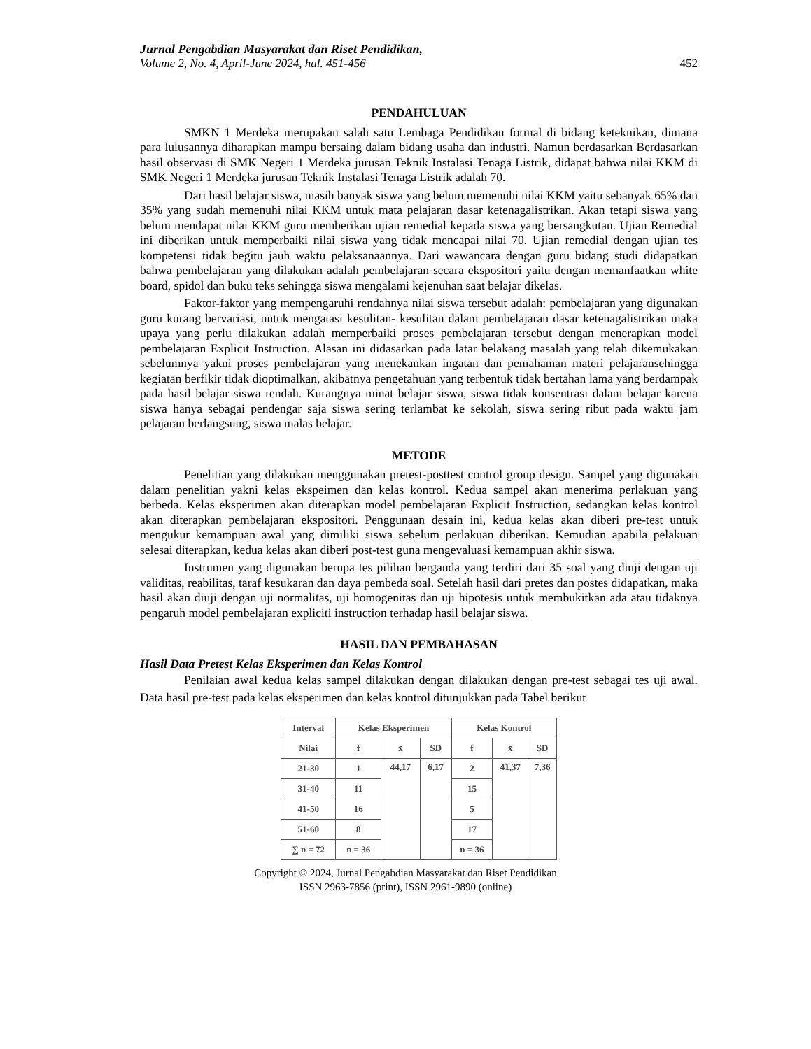Jurnal Pengabdian Masyarakat dan Riset Pendidikan,
Volume 2, No. 4, April-June 2024, hal. 451-456 452
PENDAHULUAN
SMKN 1 Merdeka merupakan salah satu Lembaga Pendidikan formal di bidang keteknikan, dimana para lulusannya diharapkan mampu bersaing dalam bidang usaha dan industri. Namun berdasarkan Berdasarkan hasil observasi di SMK Negeri 1 Merdeka jurusan Teknik Instalasi Tenaga Listrik, didapat bahwa nilai KKM di SMK Negeri 1 Merdeka jurusan Teknik Instalasi Tenaga Listrik adalah 70.
Dari hasil belajar siswa, masih banyak siswa yang belum memenuhi nilai KKM yaitu sebanyak 65% dan 35% yang sudah memenuhi nilai KKM untuk mata pelajaran dasar ketenagalistrikan. Akan tetapi siswa yang belum mendapat nilai KKM guru memberikan ujian remedial kepada siswa yang bersangkutan. Ujian Remedial ini diberikan untuk memperbaiki nilai siswa yang tidak mencapai nilai 70. Ujian remedial dengan ujian tes kompetensi tidak begitu jauh waktu pelaksanaannya. Dari wawancara dengan guru bidang studi didapatkan bahwa pembelajaran yang dilakukan adalah pembelajaran secara ekspositori yaitu dengan memanfaatkan white board, spidol dan buku teks sehingga siswa mengalami kejenuhan saat belajar dikelas.
Faktor-faktor yang mempengaruhi rendahnya nilai siswa tersebut adalah: pembelajaran yang digunakan guru kurang bervariasi, untuk mengatasi kesulitan- kesulitan dalam pembelajaran dasar ketenagalistrikan maka upaya yang perlu dilakukan adalah memperbaiki proses pembelajaran tersebut dengan menerapkan model pembelajaran Explicit Instruction. Alasan ini didasarkan pada latar belakang masalah yang telah dikemukakan sebelumnya yakni proses pembelajaran yang menekankan ingatan dan pemahaman materi pelajaransehingga kegiatan berfikir tidak dioptimalkan, akibatnya pengetahuan yang terbentuk tidak bertahan lama yang berdampak pada hasil belajar siswa rendah. Kurangnya minat belajar siswa, siswa tidak konsentrasi dalam belajar karena siswa hanya sebagai pendengar saja siswa sering terlambat ke sekolah, siswa sering ribut pada waktu jam pelajaran berlangsung, siswa malas belajar.
METODE
Penelitian yang dilakukan menggunakan pretest-posttest control group design. Sampel yang digunakan dalam penelitian yakni kelas ekspeimen dan kelas kontrol. Kedua sampel akan menerima perlakuan yang berbeda. Kelas eksperimen akan diterapkan model pembelajaran Explicit Instruction, sedangkan kelas kontrol akan diterapkan pembelajaran ekspositori. Penggunaan desain ini, kedua kelas akan diberi pre-test untuk mengukur kemampuan awal yang dimiliki siswa sebelum perlakuan diberikan. Kemudian apabila pelakuan selesai diterapkan, kedua kelas akan diberi post-test guna mengevaluasi kemampuan akhir siswa.
Instrumen yang digunakan berupa tes pilihan berganda yang terdiri dari 35 soal yang diuji dengan uji validitas, reabilitas, taraf kesukaran dan daya pembeda soal. Setelah hasil dari pretes dan postes didapatkan, maka hasil akan diuji dengan uji normalitas, uji homogenitas dan uji hipotesis untuk membukitkan ada atau tidaknya pengaruh model pembelajaran expliciti instruction terhadap hasil belajar siswa.
HASIL DAN PEMBAHASAN
Hasil Data Pretest Kelas Eksperimen dan Kelas Kontrol
Penilaian awal kedua kelas sampel dilakukan dengan dilakukan dengan pre-test sebagai tes uji awal. Data hasil pre-test pada kelas eksperimen dan kelas kontrol ditunjukkan pada Tabel berikut
| Interval | Kelas Eksperimen | | | Kelas Kontrol | | |
| --- | --- | --- | --- | --- | --- | --- |
| Nilai | f | x̄ | SD | f | x̄ | SD |
| 21-30 | 1 | 44,17 | 6,17 | 2 | 41,37 | 7,36 |
| 31-40 | 11 | | | 15 | | |
| 41-50 | 16 | | | 5 | | |
| 51-60 | 8 | | | 17 | | |
| ∑ n = 72 | n = 36 | | | n = 36 | | |
Copyright © 2024, Jurnal Pengabdian Masyarakat dan Riset Pendidikan
ISSN 2963-7856 (print), ISSN 2961-9890 (online)